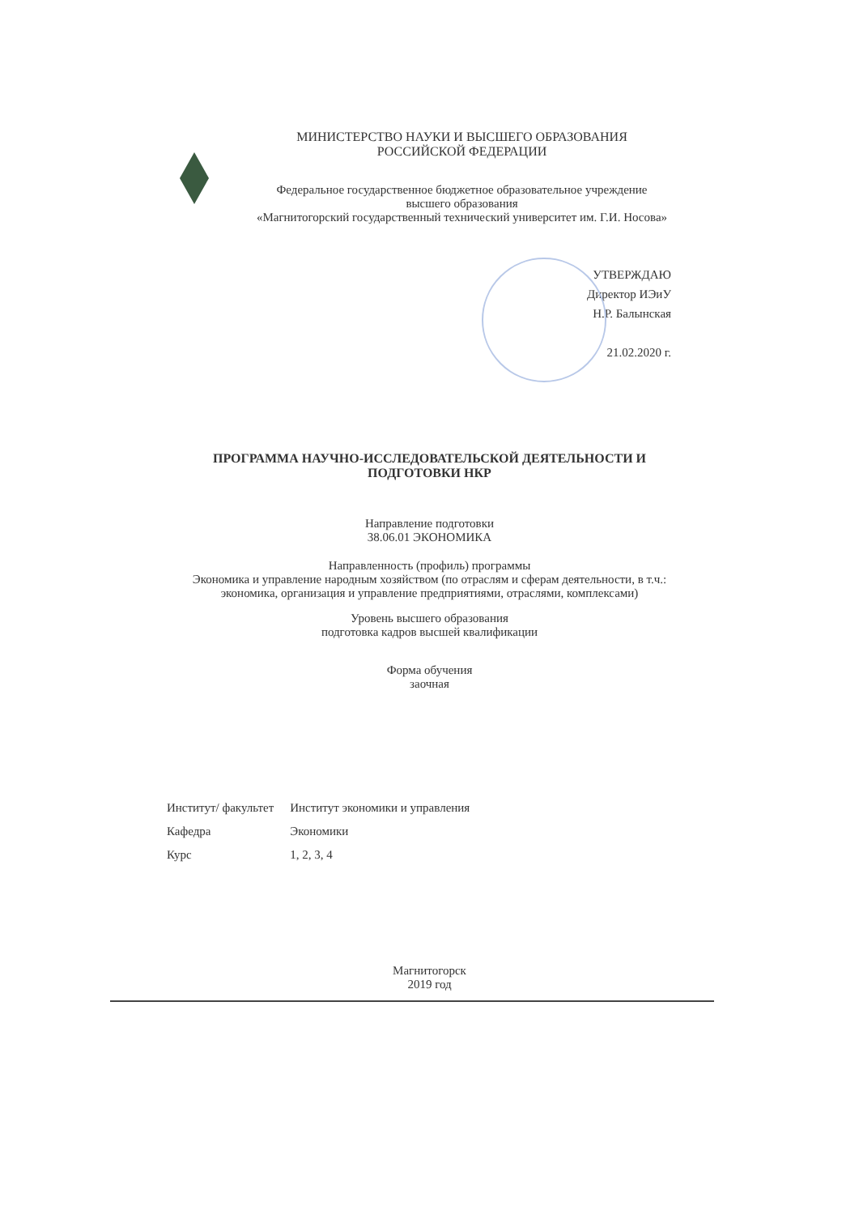МИНИСТЕРСТВО НАУКИ И ВЫСШЕГО ОБРАЗОВАНИЯ
РОССИЙСКОЙ ФЕДЕРАЦИИ
Федеральное государственное бюджетное образовательное учреждение
высшего образования
«Магнитогорский государственный технический университет им. Г.И. Носова»
УТВЕРЖДАЮ
Директор ИЭиУ
Н.Р. Балынская
21.02.2020 г.
ПРОГРАММА НАУЧНО-ИССЛЕДОВАТЕЛЬСКОЙ ДЕЯТЕЛЬНОСТИ И
ПОДГОТОВКИ НКР
Направление подготовки
38.06.01 ЭКОНОМИКА
Направленность (профиль) программы
Экономика и управление народным хозяйством (по отраслям и сферам деятельности, в т.ч.:
экономика, организация и управление предприятиями, отраслями, комплексами)
Уровень высшего образования
подготовка кадров высшей квалификации
Форма обучения
заочная
| Институт/ факультет | Институт экономики и управления |
| Кафедра | Экономики |
| Курс | 1, 2, 3, 4 |
Магнитогорск
2019 год